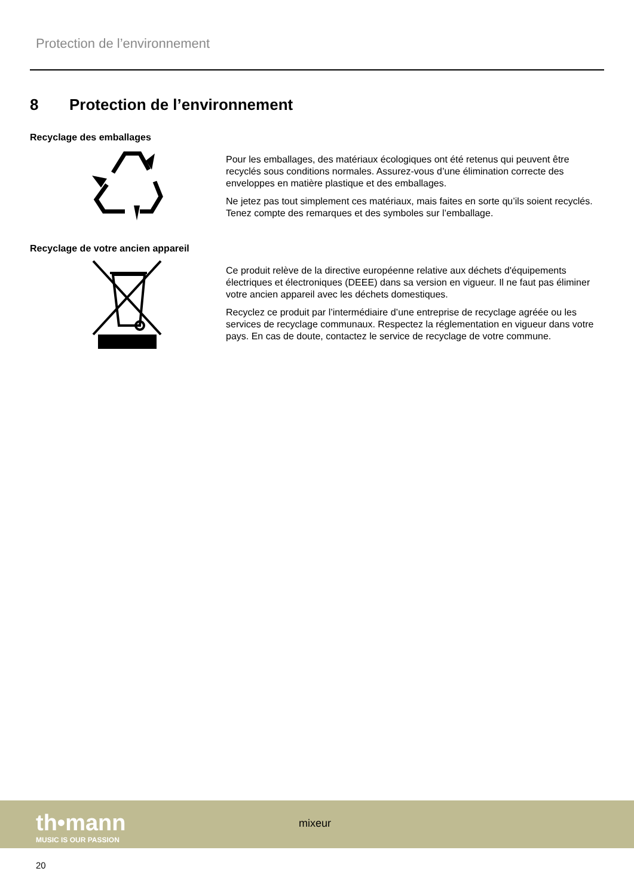Protection de l’environnement
8 Protection de l’environnement
Recyclage des emballages
Pour les emballages, des matériaux écologiques ont été retenus qui peuvent être recyclés sous conditions normales. Assurez-vous d’une élimination correcte des enveloppes en matière plastique et des emballages.
Ne jetez pas tout simplement ces matériaux, mais faites en sorte qu’ils soient recyclés. Tenez compte des remarques et des symboles sur l’emballage.
Recyclage de votre ancien appareil
Ce produit relève de la directive européenne relative aux déchets d'équipements électriques et électroniques (DEEE) dans sa version en vigueur. Il ne faut pas éliminer votre ancien appareil avec les déchets domestiques.
Recyclez ce produit par l’intermédiaire d’une entreprise de recyclage agréée ou les services de recyclage communaux. Respectez la réglementation en vigueur dans votre pays. En cas de doute, contactez le service de recyclage de votre commune.
th•mann
MUSIC IS OUR PASSION
mixeur
20